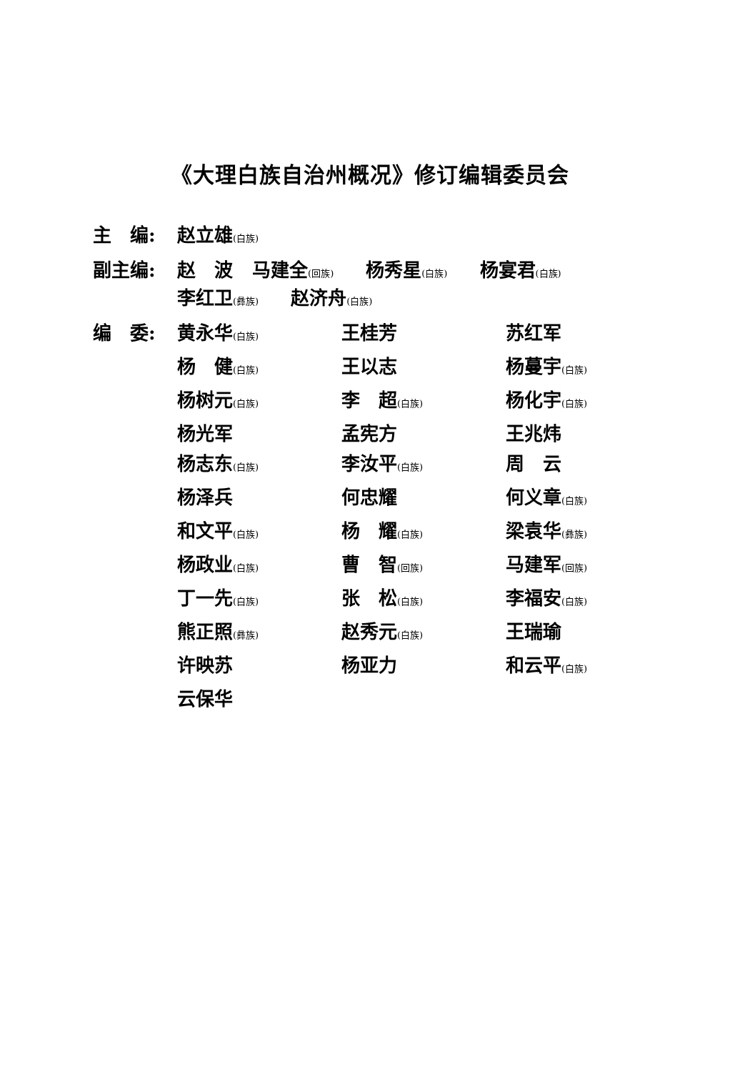《大理白族自治州概况》修订编辑委员会
主　编: 赵立雄(白族)
副主编: 赵　波 马建全(回族) 杨秀星(白族) 杨宴君(白族)
李红卫(彝族) 赵济舟(白族)
编　委: 黄永华(白族)
王桂芳
苏红军
杨　健(白族)
王以志
杨蔓宇(白族)
杨树元(白族)
李　超(白族)
杨化宇(白族)
杨光军
孟宪方
王兆炜
杨志东(白族)
李汝平(白族)
周　云
杨泽兵
何忠耀
何义章(白族)
和文平(白族)
杨　耀(白族)
梁袁华(彝族)
杨政业(白族)
曹　智(回族)
马建军(回族)
丁一先(白族)
张　松(白族)
李福安(白族)
熊正照(彝族)
赵秀元(白族)
王瑞瑜
许映苏
杨亚力
和云平(白族)
云保华